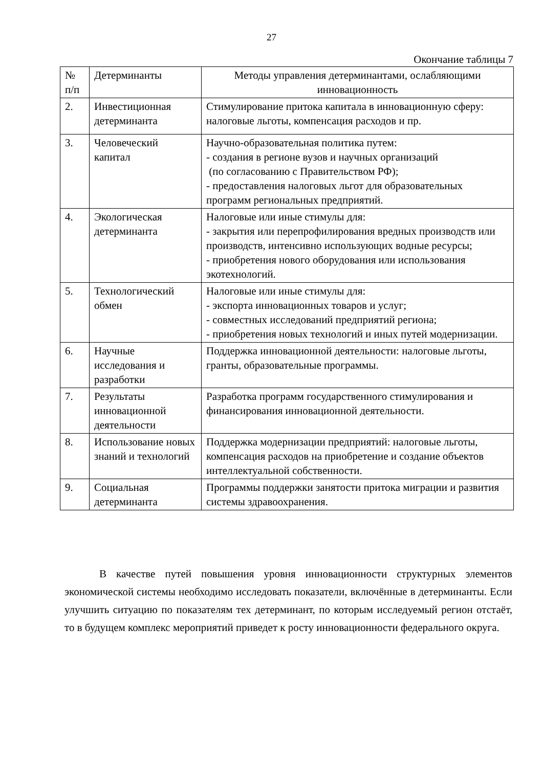27
Окончание таблицы 7
| № п/п | Детерминанты | Методы управления детерминантами, ослабляющими инновационность |
| --- | --- | --- |
| 2. | Инвестиционная детерминанта | Стимулирование притока капитала в инновационную сферу: налоговые льготы, компенсация расходов и пр. |
| 3. | Человеческий капитал | Научно-образовательная политика путем: - создания в регионе вузов и научных организаций (по согласованию с Правительством РФ); - предоставления налоговых льгот для образовательных программ региональных предприятий. |
| 4. | Экологическая детерминанта | Налоговые или иные стимулы для: - закрытия или перепрофилирования вредных производств или производств, интенсивно использующих водные ресурсы; - приобретения нового оборудования или использования экотехнологий. |
| 5. | Технологический обмен | Налоговые или иные стимулы для: - экспорта инновационных товаров и услуг; - совместных исследований предприятий региона; - приобретения новых технологий и иных путей модернизации. |
| 6. | Научные исследования и разработки | Поддержка инновационной деятельности: налоговые льготы, гранты, образовательные программы. |
| 7. | Результаты инновационной деятельности | Разработка программ государственного стимулирования и финансирования инновационной деятельности. |
| 8. | Использование новых знаний и технологий | Поддержка модернизации предприятий: налоговые льготы, компенсация расходов на приобретение и создание объектов интеллектуальной собственности. |
| 9. | Социальная детерминанта | Программы поддержки занятости притока миграции и развития системы здравоохранения. |
В качестве путей повышения уровня инновационности структурных элементов экономической системы необходимо исследовать показатели, включённые в детерминанты. Если улучшить ситуацию по показателям тех детерминант, по которым исследуемый регион отстаёт, то в будущем комплекс мероприятий приведет к росту инновационности федерального округа.